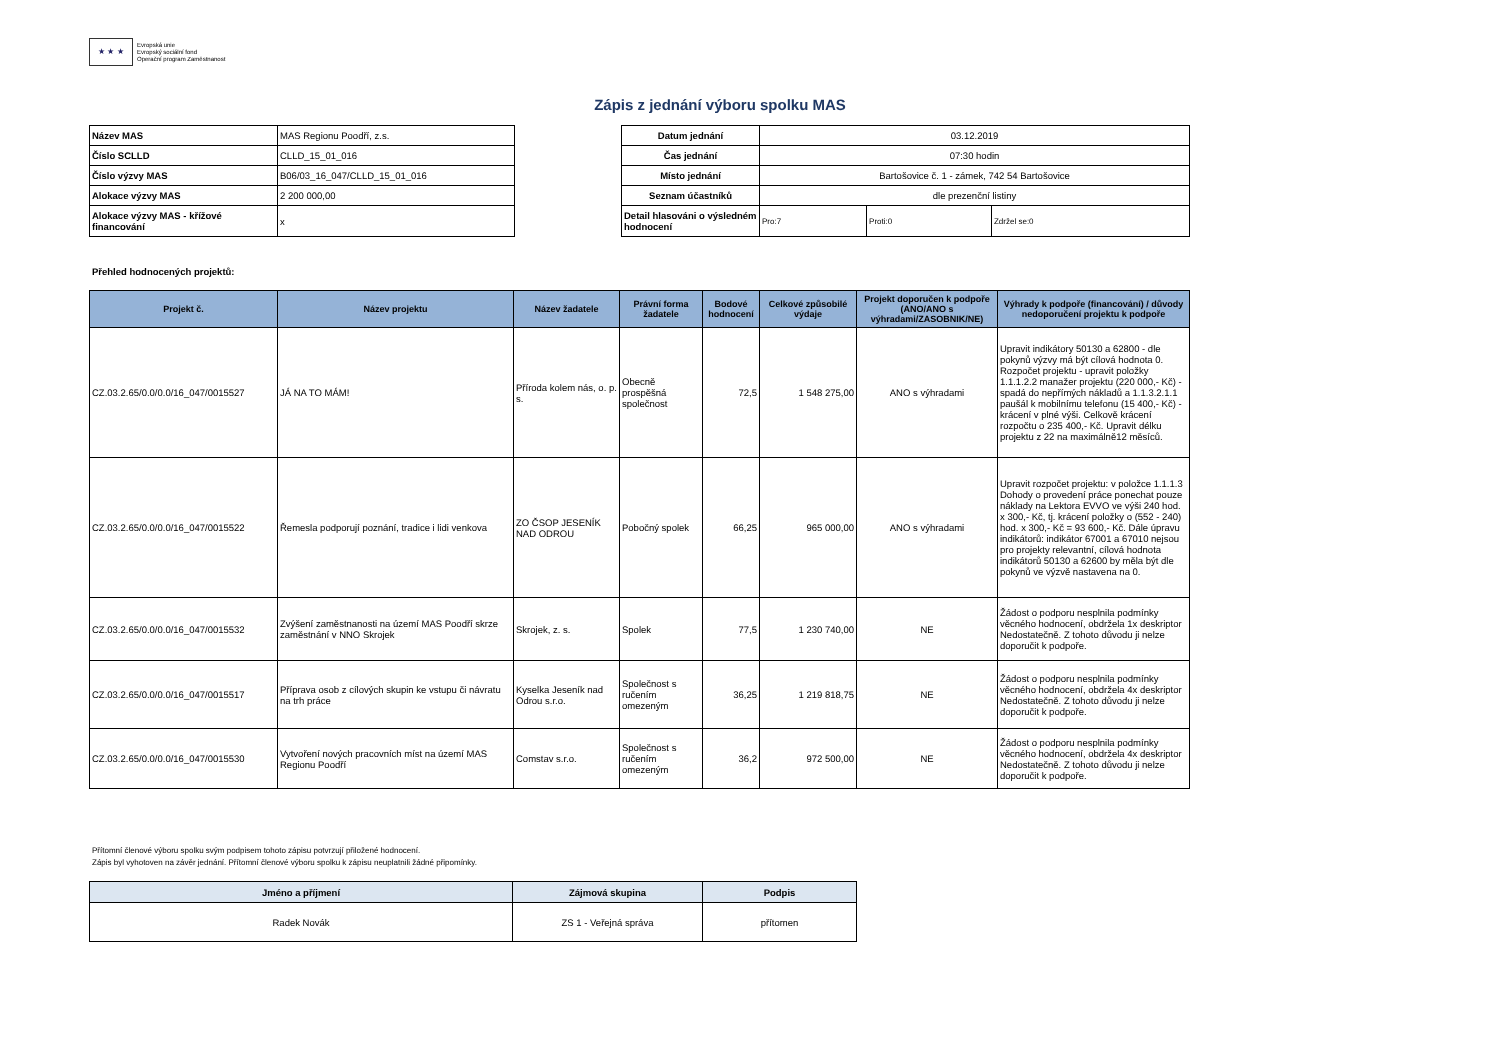★ ★ ★
Evropská unie
Evropský sociální fond
Operační program Zaměstnanost
Zápis z jednání výboru spolku MAS
| Název MAS | MAS Regionu Poodří, z.s. |
| Číslo SCLLD | CLLD_15_01_016 |
| Číslo výzvy MAS | B06/03_16_047/CLLD_15_01_016 |
| Alokace výzvy MAS | 2 200 000,00 |
| Alokace výzvy MAS - křížové financování | x |
| Datum jednání | 03.12.2019 | | |
| Čas jednání | 07:30 hodin | | |
| Místo jednání | Bartošovice č. 1 - zámek, 742 54 Bartošovice | | |
| Seznam účastníků | dle prezenční listiny | | |
| Detail hlasováni o výsledném hodnocení | Pro:7 | Proti:0 | Zdržel se:0 |
Přehled hodnocených projektů:
| Projekt č. | Název projektu | Název žadatele | Právní forma žadatele | Bodové hodnocení | Celkové způsobilé výdaje | Projekt doporučen k podpoře (ANO/ANO s výhradami/ZASOBNIK/NE) | Výhrady k podpoře (financování) / důvody nedoporučení projektu k podpoře |
| --- | --- | --- | --- | --- | --- | --- | --- |
| CZ.03.2.65/0.0/0.0/16_047/0015527 | JÁ NA TO MÁM! | Příroda kolem nás, o. p. s. | Obecně prospěšná společnost | 72,5 | 1 548 275,00 | ANO s výhradami | Upravit indikátory 50130 a 62800 - dle pokynů výzvy má být cílová hodnota 0. Rozpočet projektu - upravit položky 1.1.1.2.2 manažer projektu (220 000,- Kč) - spadá do nepřímých nákladů a 1.1.3.2.1.1 paušál k mobilnímu telefonu (15 400,- Kč) - krácení v plné výši. Celkově krácení rozpočtu o 235 400,- Kč. Upravit délku projektu z 22 na maximálně12 měsíců. |
| CZ.03.2.65/0.0/0.0/16_047/0015522 | Řemesla podporují poznání, tradice i lidi venkova | ZO ČSOP JESENÍK NAD ODROU | Pobočný spolek | 66,25 | 965 000,00 | ANO s výhradami | Upravit rozpočet projektu: v položce 1.1.1.3 Dohody o provedení práce ponechat pouze náklady na Lektora EVVO ve výši 240 hod. x 300,- Kč, tj. krácení položky o (552 - 240) hod. x 300,- Kč = 93 600,- Kč. Dále úpravu indikátorů: indikátor 67001 a 67010 nejsou pro projekty relevantní, cílová hodnota indikátorů 50130 a 62600 by měla být dle pokynů ve výzvě nastavena na 0. |
| CZ.03.2.65/0.0/0.0/16_047/0015532 | Zvýšení zaměstnanosti na území MAS Poodří skrze zaměstnání v NNO Skrojek | Skrojek, z. s. | Spolek | 77,5 | 1 230 740,00 | NE | Žádost o podporu nesplnila podmínky věcného hodnocení, obdržela 1x deskriptor Nedostatečně. Z tohoto důvodu ji nelze doporučit k podpoře. |
| CZ.03.2.65/0.0/0.0/16_047/0015517 | Příprava osob z cílových skupin ke vstupu či návratu na trh práce | Kyselka Jeseník nad Odrou s.r.o. | Společnost s ručením omezeným | 36,25 | 1 219 818,75 | NE | Žádost o podporu nesplnila podmínky věcného hodnocení, obdržela 4x deskriptor Nedostatečně. Z tohoto důvodu ji nelze doporučit k podpoře. |
| CZ.03.2.65/0.0/0.0/16_047/0015530 | Vytvoření nových pracovních míst na území MAS Regionu Poodří | Comstav s.r.o. | Společnost s ručením omezeným | 36,2 | 972 500,00 | NE | Žádost o podporu nesplnila podmínky věcného hodnocení, obdržela 4x deskriptor Nedostatečně. Z tohoto důvodu ji nelze doporučit k podpoře. |
Přítomní členové výboru spolku svým podpisem tohoto zápisu potvrzují přiložené hodnocení.
Zápis byl vyhotoven na závěr jednání. Přítomní členové výboru spolku k zápisu neuplatnili žádné připomínky.
| Jméno a příjmení | Zájmová skupina | Podpis |
| --- | --- | --- |
| Radek Novák | ZS 1 - Veřejná správa | přítomen |